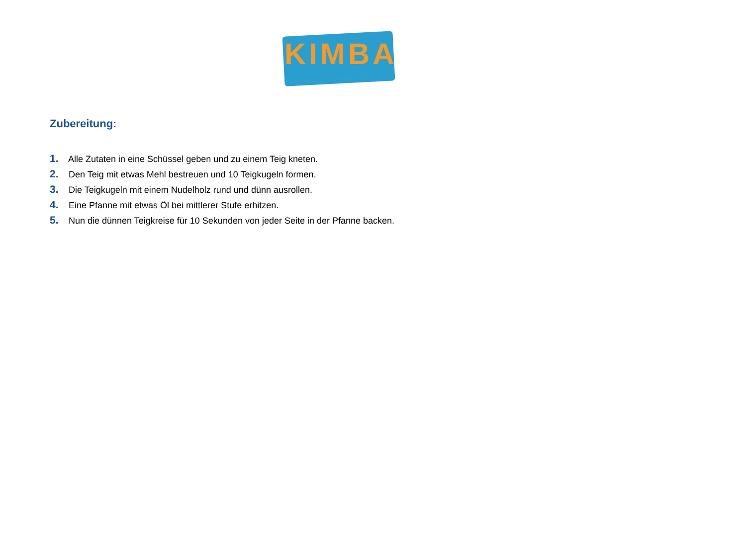KIMBA
Ein Angebot der Berliner Tafel e.V.
Zubereitung:
1. Alle Zutaten in eine Schüssel geben und zu einem Teig kneten.
2. Den Teig mit etwas Mehl bestreuen und 10 Teigkugeln formen.
3. Die Teigkugeln mit einem Nudelholz rund und dünn ausrollen.
4. Eine Pfanne mit etwas Öl bei mittlerer Stufe erhitzen.
5. Nun die dünnen Teigkreise für 10 Sekunden von jeder Seite in der Pfanne backen.